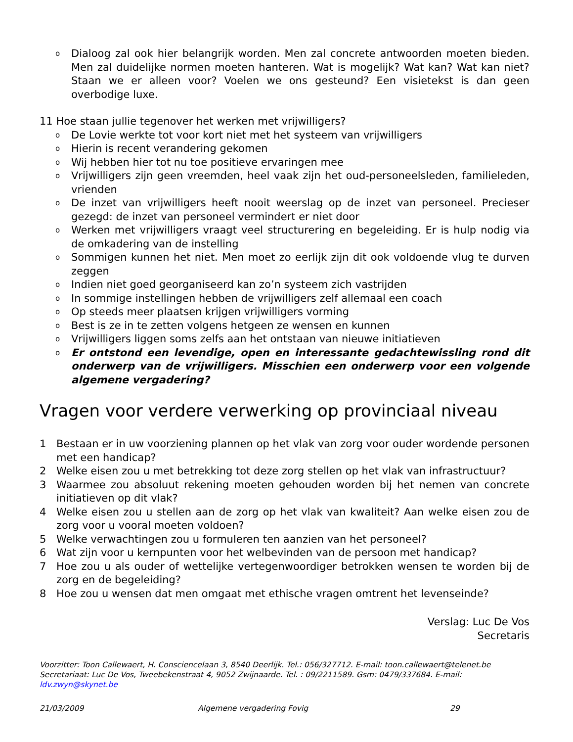o Dialoog zal ook hier belangrijk worden. Men zal concrete antwoorden moeten bieden. Men zal duidelijke normen moeten hanteren. Wat is mogelijk? Wat kan? Wat kan niet? Staan we er alleen voor? Voelen we ons gesteund? Een visietekst is dan geen overbodige luxe.
11 Hoe staan jullie tegenover het werken met vrijwilligers?
o De Lovie werkte tot voor kort niet met het systeem van vrijwilligers
o Hierin is recent verandering gekomen
o Wij hebben hier tot nu toe positieve ervaringen mee
o Vrijwilligers zijn geen vreemden, heel vaak zijn het oud-personeelsleden, familieleden, vrienden
o De inzet van vrijwilligers heeft nooit weerslag op de inzet van personeel. Precieser gezegd: de inzet van personeel vermindert er niet door
o Werken met vrijwilligers vraagt veel structurering en begeleiding. Er is hulp nodig via de omkadering van de instelling
o Sommigen kunnen het niet. Men moet zo eerlijk zijn dit ook voldoende vlug te durven zeggen
o Indien niet goed georganiseerd kan zo’n systeem zich vastrijden
o In sommige instellingen hebben de vrijwilligers zelf allemaal een coach
o Op steeds meer plaatsen krijgen vrijwilligers vorming
o Best is ze in te zetten volgens hetgeen ze wensen en kunnen
o Vrijwilligers liggen soms zelfs aan het ontstaan van nieuwe initiatieven
o Er ontstond een levendige, open en interessante gedachtewissling rond dit onderwerp van de vrijwilligers. Misschien een onderwerp voor een volgende algemene vergadering?
Vragen voor verdere verwerking op provinciaal niveau
1 Bestaan er in uw voorziening plannen op het vlak van zorg voor ouder wordende personen met een handicap?
2 Welke eisen zou u met betrekking tot deze zorg stellen op het vlak van infrastructuur?
3 Waarmee zou absoluut rekening moeten gehouden worden bij het nemen van concrete initiatieven op dit vlak?
4 Welke eisen zou u stellen aan de zorg op het vlak van kwaliteit? Aan welke eisen zou de zorg voor u vooral moeten voldoen?
5 Welke verwachtingen zou u formuleren ten aanzien van het personeel?
6 Wat zijn voor u kernpunten voor het welbevinden van de persoon met handicap?
7 Hoe zou u als ouder of wettelijke vertegenwoordiger betrokken wensen te worden bij de zorg en de begeleiding?
8 Hoe zou u wensen dat men omgaat met ethische vragen omtrent het levenseinde?
Verslag: Luc De Vos
Secretaris
Voorzitter: Toon Callewaert, H. Consciencelaan 3, 8540 Deerlijk. Tel.: 056/327712. E-mail: toon.callewaert@telenet.be
Secretariaat: Luc De Vos, Tweebekenstraat 4, 9052 Zwijnaarde. Tel. : 09/2211589. Gsm: 0479/337684. E-mail: ldv.zwyn@skynet.be
21/03/2009 Algemene vergadering Fovig 29